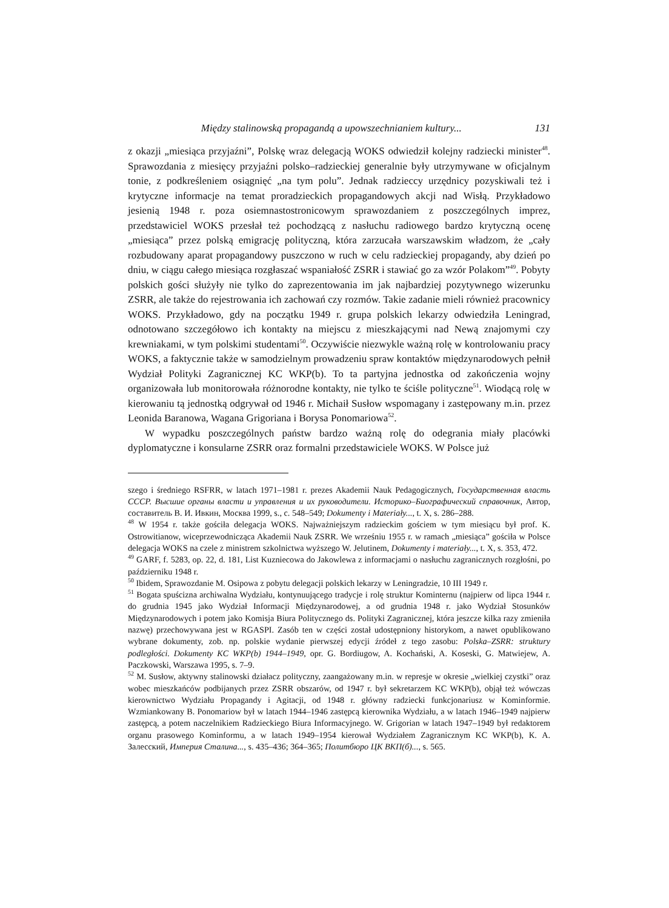Między stalinowską propagandą a upowszechnianiem kultury... 131
z okazji „miesiąca przyjaźni”, Polskę wraz delegacją WOKS odwiedził kolejny radziecki minister<sup>48</sup>. Sprawozdania z miesięcy przyjaźni polsko–radzieckiej generalnie były utrzymywane w oficjalnym tonie, z podkreśleniem osiągnięć „na tym polu”. Jednak radzieccy urzędnicy pozyskiwali też i krytyczne informacje na temat proradzieckich propagandowych akcji nad Wisłą. Przykładowo jesienią 1948 r. poza osiemnastostronicowym sprawozdaniem z poszczególnych imprez, przedstawiciel WOKS przesłał też pochodzącą z nasłuchu radiowego bardzo krytyczną ocenę „miesiąca” przez polską emigrację polityczną, która zarzucała warszawskim władzom, że „cały rozbudowany aparat propagandowy puszczono w ruch w celu radzieckiej propagandy, aby dzień po dniu, w ciągu całego miesiąca rozgłaszać wspaniałość ZSRR i stawiać go za wzór Polakom”<sup>49</sup>. Pobyty polskich gości służyły nie tylko do zaprezentowania im jak najbardziej pozytywnego wizerunku ZSRR, ale także do rejestrowania ich zachowań czy rozmów. Takie zadanie mieli również pracownicy WOKS. Przykładowo, gdy na początku 1949 r. grupa polskich lekarzy odwiedziła Leningrad, odnotowano szczegółowo ich kontakty na miejscu z mieszkającymi nad Newą znajomymi czy krewniakami, w tym polskimi studentami<sup>50</sup>. Oczywiście niezwykle ważną rolę w kontrolowaniu pracy WOKS, a faktycznie także w samodzielnym prowadzeniu spraw kontaktów międzynarodowych pełnił Wydział Polityki Zagranicznej KC WKP(b). To ta partyjna jednostka od zakończenia wojny organizowała lub monitorowała różnorodne kontakty, nie tylko te ściśle polityczne<sup>51</sup>. Wiodącą rolę w kierowaniu tą jednostką odgrywał od 1946 r. Michaił Susłow wspomagany i zastępowany m.in. przez Leonida Baranowa, Wagana Grigoriana i Borysa Ponomariowa<sup>52</sup>.
W wypadku poszczególnych państw bardzo ważną rolę do odegrania miały placówki dyplomatyczne i konsularne ZSRR oraz formalni przedstawiciele WOKS. W Polsce już
szego i średniego RSFRR, w latach 1971–1981 r. prezes Akademii Nauk Pedagogicznych, Государственная власть СССР. Высшие органы власти и управления и их руководители. Историко–Биографический справочник, Автор, составитель В. И. Ивкин, Москва 1999, s., c. 548–549; Dokumenty i Materiały..., t. X, s. 286–288.
<sup>48</sup> W 1954 r. także gościła delegacja WOKS. Najważniejszym radzieckim gościem w tym miesiącu był prof. K. Ostrowitianow, wiceprzewodnicząca Akademii Nauk ZSRR. We wrześniu 1955 r. w ramach „miesiąca” gościła w Polsce delegacja WOKS na czele z ministrem szkolnictwa wyższego W. Jelutinem, Dokumenty i materiały..., t. X, s. 353, 472.
<sup>49</sup> GARF, f. 5283, op. 22, d. 181, List Kuzniecowa do Jakowlewa z informacjami o nasłuchu zagranicznych rozgłośni, po październiku 1948 r.
<sup>50</sup> Ibidem, Sprawozdanie M. Osipowa z pobytu delegacji polskich lekarzy w Leningradzie, 10 III 1949 r.
<sup>51</sup> Bogata spuścizna archiwalna Wydziału, kontynuującego tradycje i rolę struktur Kominternu (najpierw od lipca 1944 r. do grudnia 1945 jako Wydział Informacji Międzynarodowej, a od grudnia 1948 r. jako Wydział Stosunków Międzynarodowych i potem jako Komisja Biura Politycznego ds. Polityki Zagranicznej, która jeszcze kilka razy zmieniła nazwę) przechowywana jest w RGASPI. Zasób ten w części został udostępniony historykom, a nawet opublikowano wybrane dokumenty, zob. np. polskie wydanie pierwszej edycji źródeł z tego zasobu: Polska–ZSRR: struktury podległości. Dokumenty KC WKP(b) 1944–1949, opr. G. Bordiugow, A. Kochański, A. Koseski, G. Matwiejew, A. Paczkowski, Warszawa 1995, s. 7–9.
<sup>52</sup> M. Susłow, aktywny stalinowski działacz polityczny, zaangażowany m.in. w represje w okresie „wielkiej czystki” oraz wobec mieszkańców podbijanych przez ZSRR obszarów, od 1947 r. był sekretarzem KC WKP(b), objął też wówczas kierownictwo Wydziału Propagandy i Agitacji, od 1948 r. główny radziecki funkcjonariusz w Kominformie. Wzmiankowany B. Ponomariow był w latach 1944–1946 zastępcą kierownika Wydziału, a w latach 1946–1949 najpierw zastępcą, a potem naczelnikiem Radzieckiego Biura Informacyjnego. W. Grigorian w latach 1947–1949 był redaktorem organu prasowego Kominformu, a w latach 1949–1954 kierował Wydziałem Zagranicznym KC WKP(b), К. А. Залесский, Империя Сталина..., s. 435–436; 364–365; Политбюро ЦК ВКП(б)..., s. 565.